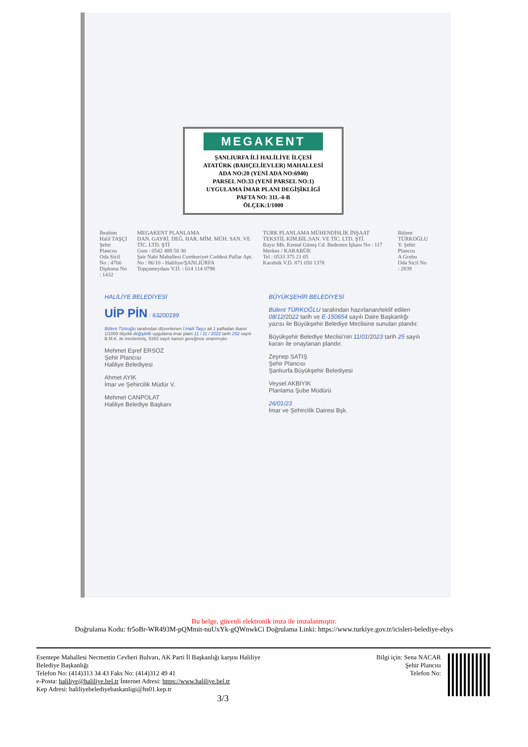MEGAKENT
ŞANLIURFA İLİ HALİLİYE İLÇESİ
ATATÜRK (BAHÇELİEVLER) MAHALLESİ
ADA NO:20 (YENİ ADA NO:6940)
PARSEL NO:33 (YENİ PARSEL NO:1)
UYGULAMA İMAR PLANI DEGİŞİKLİGİ
PAFTA NO: 31L-4-B
ÖLÇEK:1/1000
İbrahim Halil TAŞÇI
Şehir Plancısı
Oda Sicil No : 4760
Diploma No : 1432
MEGAKENT PLANLAMA
DAN. GAYRİ. DEĞ. HAR. MİM. MÜH. SAN. VE TİC. LTD. ŞTİ
Gsm : 0542 488 50 30
Şair Nabi Mahallesi Cumhuriyet Caddesi Paflar Apt. No : 86/10 - Haliliye/ŞANLIURFA
Topçumeydanı V.D. : 614 114 0798
TURK PLANLAMA MÜHENDİSLİK İNŞAAT TEKSTİL KİM.BİL.SAN. VE TİC. LTD. ŞTİ.
Bayır Mh. Kemal Güneş Cd. Bedesten İşhanı No : 117 Merkez / KARABÜK
Tel : 0533 375 21 05
Karabük V.D. 871 050 1378
Bülent TÜRKOĞLU
Y. Şehir Plancısı
A Grubu
Oda Sicil No : 2839
HALİLİYE BELEDİYESİ
UİP PİN : 63200199
Bülent Türkoğlu tarafından düzenlenen İ.Halil Taşçı ait 1 paftadan ibaret 1/1000 ölçekli değişiklik uygulama imar planı 11 / 11 / 2022 tarih 252 sayılı B.M.K. ile incelenmiş, 5393 sayılı kanun gereğince onanmıştır.
Mehmet Eşref ERSÖZ
Şehir Plancısı
Haliliye Belediyesi
Ahmet AYIK
İmar ve Şehircilik Müdür V.
Mehmet CANPOLAT
Haliliye Belediye Başkanı
BÜYÜKŞEHİR BELEDİYESİ
Bülent TÜRKOĞLU tarafından hazırlanan/teklif edilen 08/12/2022 tarih ve E-150654 sayılı Daire Başkanlığı yazısı ile Büyükşehir Belediye Meclisine sunulan plandır.
Büyükşehir Belediye Meclisi'nin 11/01/2023 tarih 25 sayılı kararı ile onaylanan plandır.
Zeynep SATIŞ
Şehir Plancısı
Şanlıurfa Büyükşehir Belediyesi
Veysel AKBIYIK
Planlama Şube Müdürü
26/01/23
İmar ve Şehircilik Dairesi Bşk.
Bu belge, güvenli elektronik imza ile imzalanmıştır.
Doğrulama Kodu: fr5oBr-WR493M-pQMmit-nuUxYk-gQWnwkCi Doğrulama Linki: https://www.turkiye.gov.tr/icisleri-belediye-ebys
Esentepe Mahallesi Necmettin Cevheri Bulvarı, AK Parti İl Başkanlığı karşısı Haliliye
Belediye Başkanlığı
Telefon No: (414)313 34 43 Faks No: (414)312 49 41
e-Posta: haliliye@haliliye.bel.tr İnternet Adresi: https://www.haliliye.bel.tr
Kep Adresi: haliliyebelediyebaskanligi@hs01.kep.tr
3/3
Bilgi için: Sena NACAR
Şehir Plancısı
Telefon No: